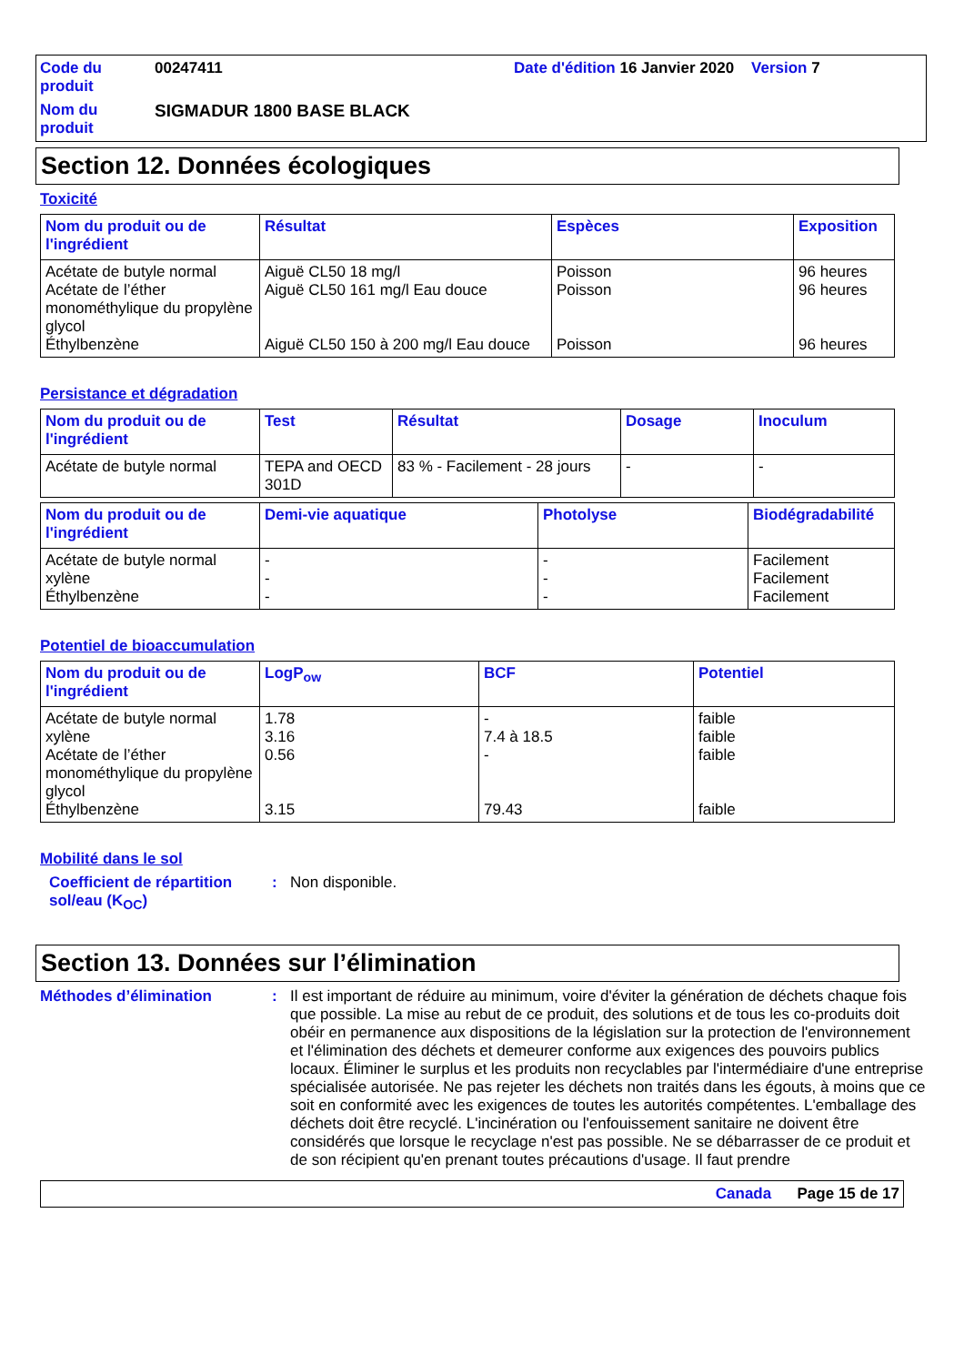Code du produit
00247411
Date d'édition 16 Janvier 2020 Version 7
Nom du produit
SIGMADUR 1800 BASE BLACK
Section 12. Données écologiques
Toxicité
| Nom du produit ou de l'ingrédient | Résultat | Espèces | Exposition |
| --- | --- | --- | --- |
| Acétate de butyle normal Acétate de l’éther monométhylique du propylène glycol Éthylbenzène | Aiguë CL50 18 mg/l Aiguë CL50 161 mg/l Eau douce Aiguë CL50 150 à 200 mg/l Eau douce | Poisson Poisson Poisson | 96 heures 96 heures 96 heures |
Persistance et dégradation
| Nom du produit ou de l'ingrédient | Test | Résultat | Dosage | Inoculum |
| --- | --- | --- | --- | --- |
| Acétate de butyle normal | TEPA and OECD 301D | 83 % - Facilement - 28 jours | - | - |
| Nom du produit ou de l'ingrédient | Demi-vie aquatique | Photolyse | Biodégradabilité |
| --- | --- | --- | --- |
| Acétate de butyle normal xylène Éthylbenzène | - - - | - - - | Facilement Facilement Facilement |
Potentiel de bioaccumulation
| Nom du produit ou de l'ingrédient | LogP<sub>ow</sub> | BCF | Potentiel |
| --- | --- | --- | --- |
| Acétate de butyle normal xylène Acétate de l’éther monométhylique du propylène glycol Éthylbenzène | 1.78 3.16 0.56 3.15 | - 7.4 à 18.5 - 79.43 | faible faible faible faible |
Mobilité dans le sol
Coefficient de répartition sol/eau (K<sub>OC</sub>)
:
Non disponible.
Section 13. Données sur l’élimination
Méthodes d’élimination
:
Il est important de réduire au minimum, voire d'éviter la génération de déchets chaque fois que possible. La mise au rebut de ce produit, des solutions et de tous les co-produits doit obéir en permanence aux dispositions de la législation sur la protection de l'environnement et l'élimination des déchets et demeurer conforme aux exigences des pouvoirs publics locaux. Éliminer le surplus et les produits non recyclables par l'intermédiaire d'une entreprise spécialisée autorisée. Ne pas rejeter les déchets non traités dans les égouts, à moins que ce soit en conformité avec les exigences de toutes les autorités compétentes. L'emballage des déchets doit être recyclé. L'incinération ou l'enfouissement sanitaire ne doivent être considérés que lorsque le recyclage n'est pas possible. Ne se débarrasser de ce produit et de son récipient qu'en prenant toutes précautions d'usage. Il faut prendre
Canada Page 15 de 17